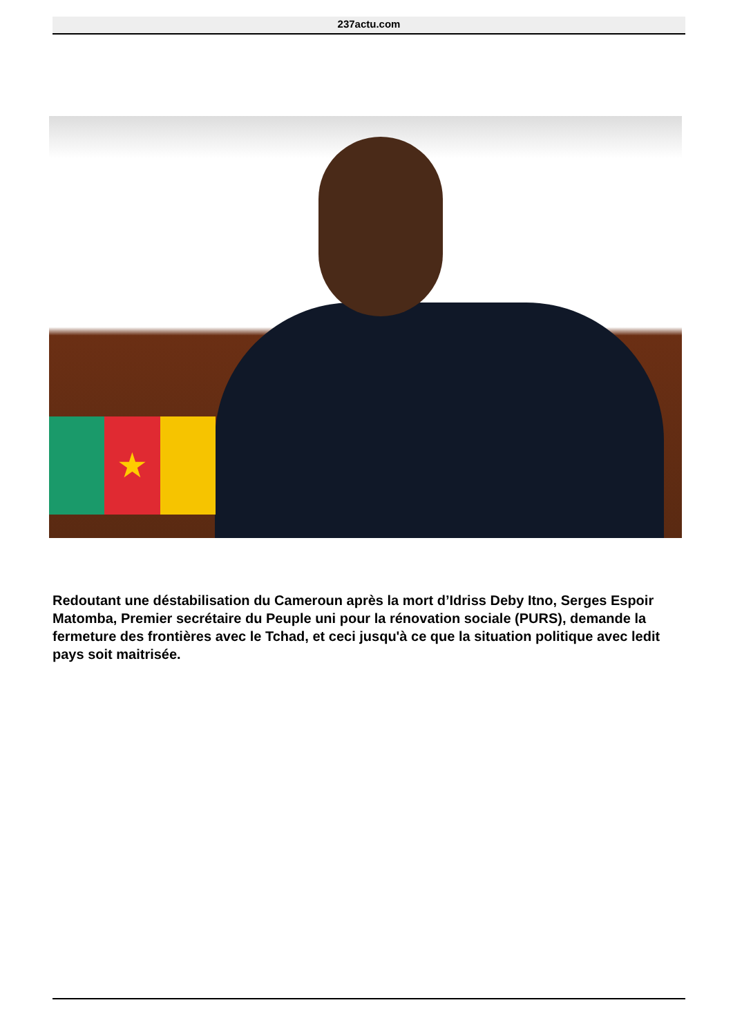237actu.com
★
Redoutant une déstabilisation du Cameroun après la mort d’Idriss Deby Itno, Serges Espoir Matomba, Premier secrétaire du Peuple uni pour la rénovation sociale (PURS), demande la fermeture des frontières avec le Tchad, et ceci jusqu'à ce que la situation politique avec ledit pays soit maitrisée.